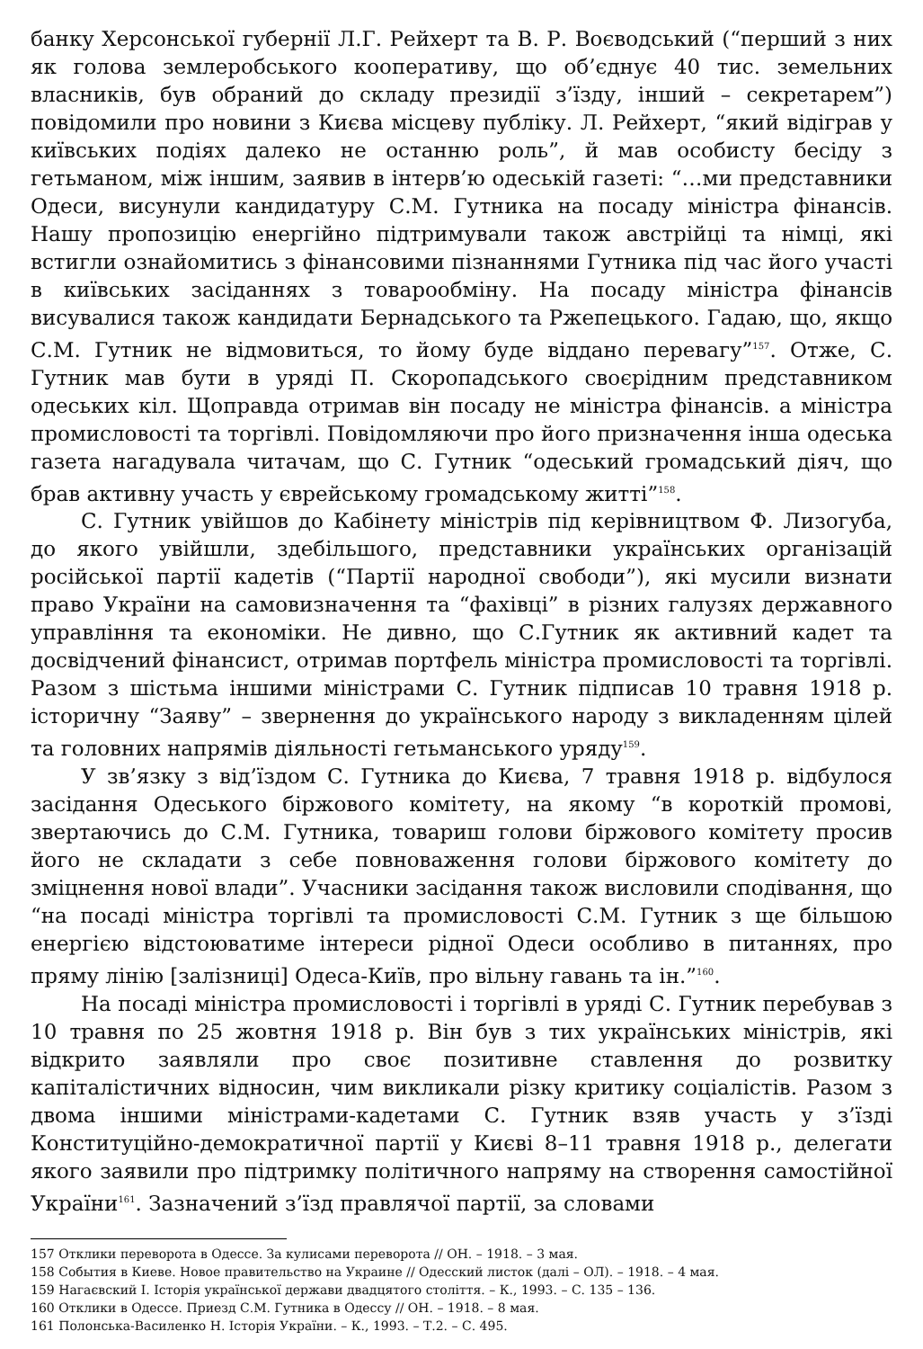банку Херсонської губернії Л.Г. Рейхерт та В. Р. Воєводський (“перший з них як голова землеробського кооперативу, що об’єднує 40 тис. земельних власників, був обраний до складу президії з’їзду, інший – секретарем”) повідомили про новини з Києва місцеву публіку. Л. Рейхерт, “який відіграв у київських подіях далеко не останню роль”, й мав особисту бесіду з гетьманом, між іншим, заявив в інтерв’ю одеській газеті: “…ми представники Одеси, висунули кандидатуру С.М. Гутника на посаду міністра фінансів. Нашу пропозицію енергійно підтримували також австрійці та німці, які встигли ознайомитись з фінансовими пізнаннями Гутника під час його участі в київських засіданнях з товарообміну. На посаду міністра фінансів висувалися також кандидати Бернадського та Ржепецького. Гадаю, що, якщо С.М. Гутник не відмовиться, то йому буде віддано перевагу”<sup>157</sup>. Отже, С. Гутник мав бути в уряді П. Скоропадського своєрідним представником одеських кіл. Щоправда отримав він посаду не міністра фінансів. а міністра промисловості та торгівлі. Повідомляючи про його призначення інша одеська газета нагадувала читачам, що С. Гутник “одеський громадський діяч, що брав активну участь у єврейському громадському житті”<sup>158</sup>.
С. Гутник увійшов до Кабінету міністрів під керівництвом Ф. Лизогуба, до якого увійшли, здебільшого, представники українських організацій російської партії кадетів (“Партії народної свободи”), які мусили визнати право України на самовизначення та “фахівці” в різних галузях державного управління та економіки. Не дивно, що С.Гутник як активний кадет та досвідчений фінансист, отримав портфель міністра промисловості та торгівлі. Разом з шістьма іншими міністрами С. Гутник підписав 10 травня 1918 р. історичну “Заяву” – звернення до українського народу з викладенням цілей та головних напрямів діяльності гетьманського уряду<sup>159</sup>.
У зв’язку з від’їздом С. Гутника до Києва, 7 травня 1918 р. відбулося засідання Одеського біржового комітету, на якому “в короткій промові, звертаючись до С.М. Гутника, товариш голови біржового комітету просив його не складати з себе повноваження голови біржового комітету до зміцнення нової влади”. Учасники засідання також висловили сподівання, що “на посаді міністра торгівлі та промисловості С.М. Гутник з ще більшою енергією відстоюватиме інтереси рідної Одеси особливо в питаннях, про пряму лінію [залізниці] Одеса-Київ, про вільну гавань та ін.”<sup>160</sup>.
На посаді міністра промисловості і торгівлі в уряді С. Гутник перебував з 10 травня по 25 жовтня 1918 р. Він був з тих українських міністрів, які відкрито заявляли про своє позитивне ставлення до розвитку капіталістичних відносин, чим викликали різку критику соціалістів. Разом з двома іншими міністрами-кадетами С. Гутник взяв участь у з’їзді Конституційно-демократичної партії у Києві 8–11 травня 1918 р., делегати якого заявили про підтримку політичного напряму на створення самостійної України<sup>161</sup>. Зазначений з’їзд правлячої партії, за словами
157 Отклики переворота в Одессе. За кулисами переворота // ОН. – 1918. – 3 мая.
158 События в Киеве. Новое правительство на Украине // Одесский листок (далі – ОЛ). – 1918. – 4 мая.
159 Нагаєвский І. Історія української держави двадцятого століття. – К., 1993. – С. 135 – 136.
160 Отклики в Одессе. Приезд С.М. Гутника в Одессу // ОН. – 1918. – 8 мая.
161 Полонська-Василенко Н. Історія України. – К., 1993. – Т.2. – С. 495.